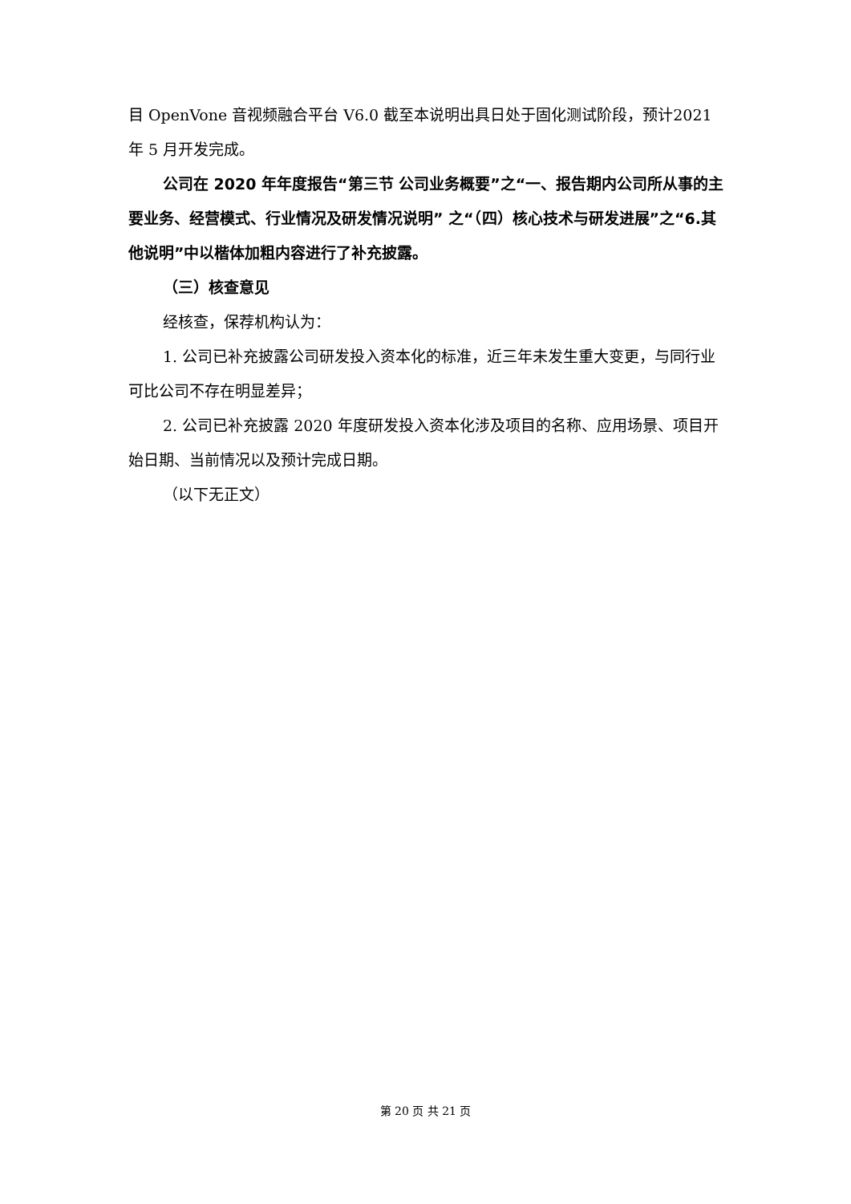目 OpenVone 音视频融合平台 V6.0 截至本说明出具日处于固化测试阶段，预计2021 年 5 月开发完成。
公司在 2020 年年度报告“第三节 公司业务概要”之“一、报告期内公司所从事的主要业务、经营模式、行业情况及研发情况说明” 之“（四）核心技术与研发进展”之“6.其他说明”中以楷体加粗内容进行了补充披露。
（三）核查意见
经核查，保荐机构认为：
1. 公司已补充披露公司研发投入资本化的标准，近三年未发生重大变更，与同行业可比公司不存在明显差异；
2. 公司已补充披露 2020 年度研发投入资本化涉及项目的名称、应用场景、项目开始日期、当前情况以及预计完成日期。
（以下无正文）
第 20 页 共 21 页